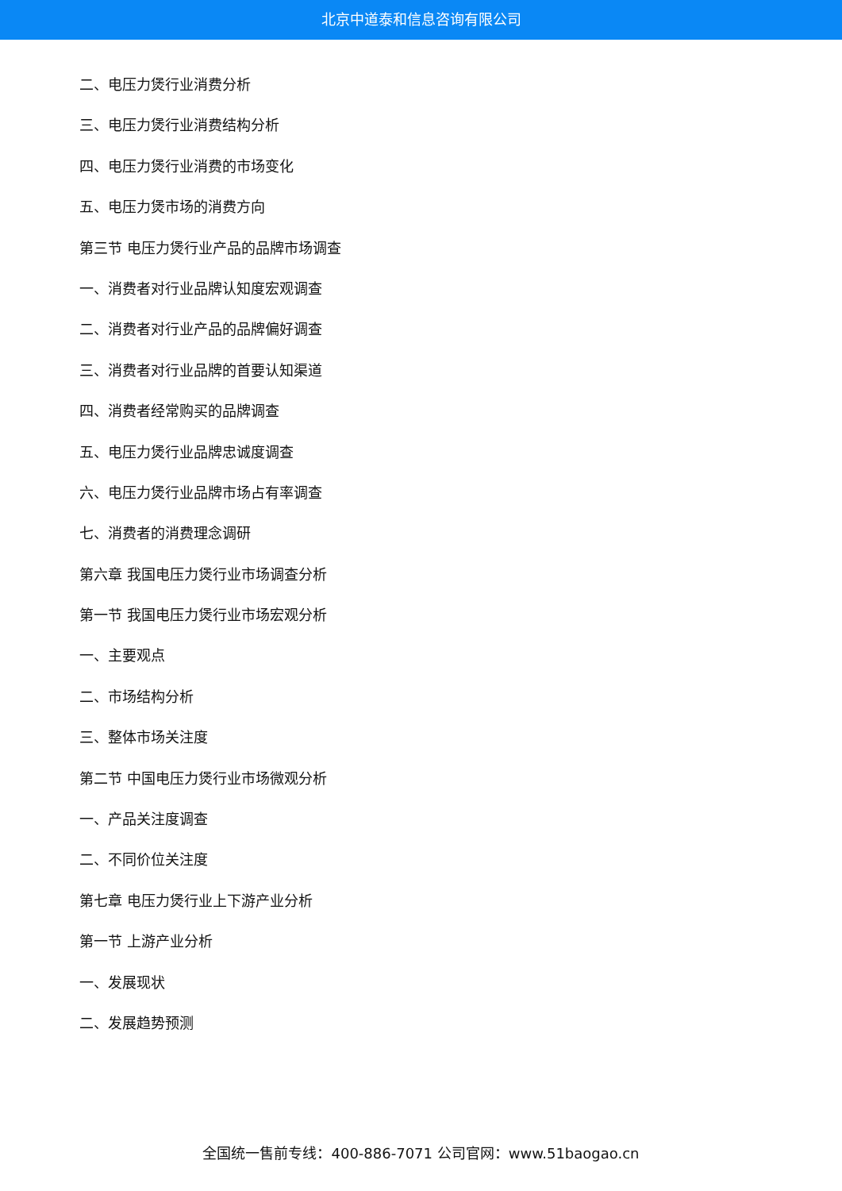北京中道泰和信息咨询有限公司
二、电压力煲行业消费分析
三、电压力煲行业消费结构分析
四、电压力煲行业消费的市场变化
五、电压力煲市场的消费方向
第三节 电压力煲行业产品的品牌市场调查
一、消费者对行业品牌认知度宏观调查
二、消费者对行业产品的品牌偏好调查
三、消费者对行业品牌的首要认知渠道
四、消费者经常购买的品牌调查
五、电压力煲行业品牌忠诚度调查
六、电压力煲行业品牌市场占有率调查
七、消费者的消费理念调研
第六章 我国电压力煲行业市场调查分析
第一节 我国电压力煲行业市场宏观分析
一、主要观点
二、市场结构分析
三、整体市场关注度
第二节 中国电压力煲行业市场微观分析
一、产品关注度调查
二、不同价位关注度
第七章 电压力煲行业上下游产业分析
第一节 上游产业分析
一、发展现状
二、发展趋势预测
全国统一售前专线：400-886-7071 公司官网：www.51baogao.cn